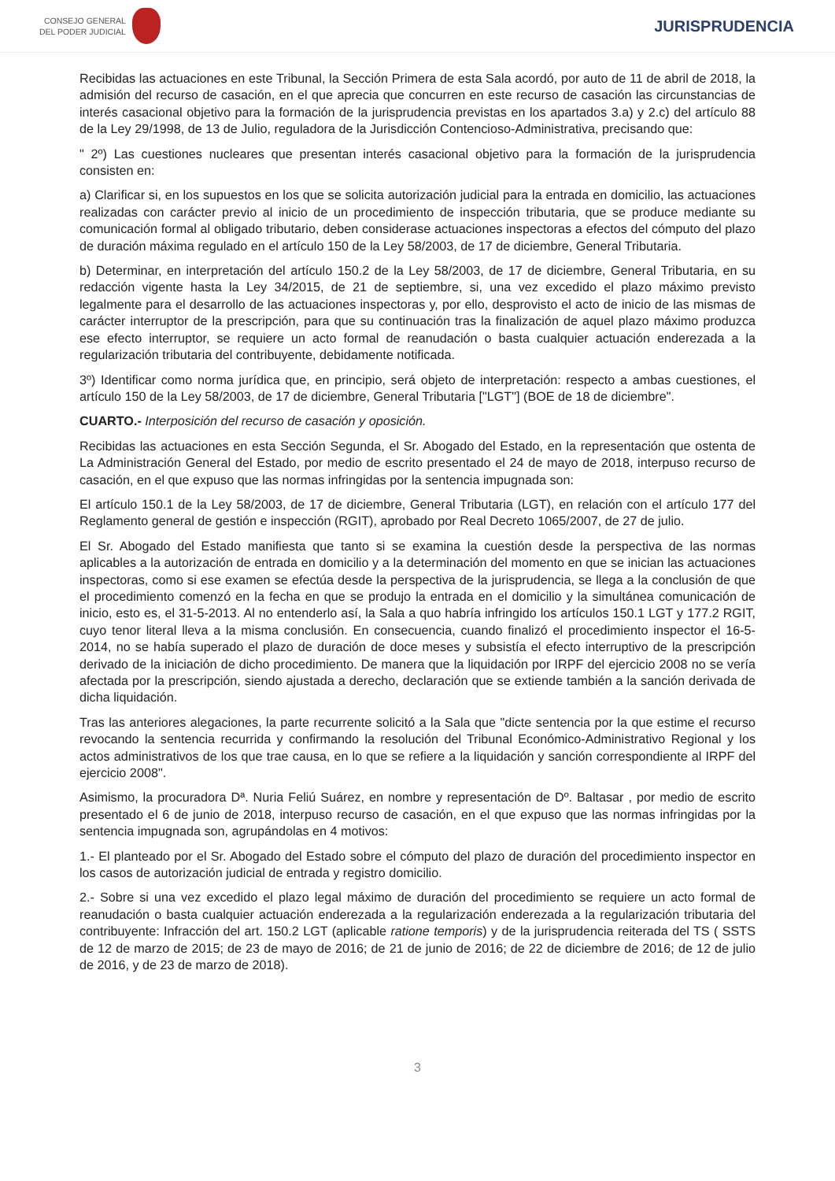CONSEJO GENERAL
DEL PODER JUDICIAL
JURISPRUDENCIA
Recibidas las actuaciones en este Tribunal, la Sección Primera de esta Sala acordó, por auto de 11 de abril de 2018, la admisión del recurso de casación, en el que aprecia que concurren en este recurso de casación las circunstancias de interés casacional objetivo para la formación de la jurisprudencia previstas en los apartados 3.a) y 2.c) del artículo 88 de la Ley 29/1998, de 13 de Julio, reguladora de la Jurisdicción Contencioso-Administrativa, precisando que:
" 2º) Las cuestiones nucleares que presentan interés casacional objetivo para la formación de la jurisprudencia consisten en:
a) Clarificar si, en los supuestos en los que se solicita autorización judicial para la entrada en domicilio, las actuaciones realizadas con carácter previo al inicio de un procedimiento de inspección tributaria, que se produce mediante su comunicación formal al obligado tributario, deben considerase actuaciones inspectoras a efectos del cómputo del plazo de duración máxima regulado en el artículo 150 de la Ley 58/2003, de 17 de diciembre, General Tributaria.
b) Determinar, en interpretación del artículo 150.2 de la Ley 58/2003, de 17 de diciembre, General Tributaria, en su redacción vigente hasta la Ley 34/2015, de 21 de septiembre, si, una vez excedido el plazo máximo previsto legalmente para el desarrollo de las actuaciones inspectoras y, por ello, desprovisto el acto de inicio de las mismas de carácter interruptor de la prescripción, para que su continuación tras la finalización de aquel plazo máximo produzca ese efecto interruptor, se requiere un acto formal de reanudación o basta cualquier actuación enderezada a la regularización tributaria del contribuyente, debidamente notificada.
3º) Identificar como norma jurídica que, en principio, será objeto de interpretación: respecto a ambas cuestiones, el artículo 150 de la Ley 58/2003, de 17 de diciembre, General Tributaria ["LGT"] (BOE de 18 de diciembre".
CUARTO.- Interposición del recurso de casación y oposición.
Recibidas las actuaciones en esta Sección Segunda, el Sr. Abogado del Estado, en la representación que ostenta de La Administración General del Estado, por medio de escrito presentado el 24 de mayo de 2018, interpuso recurso de casación, en el que expuso que las normas infringidas por la sentencia impugnada son:
El artículo 150.1 de la Ley 58/2003, de 17 de diciembre, General Tributaria (LGT), en relación con el artículo 177 del Reglamento general de gestión e inspección (RGIT), aprobado por Real Decreto 1065/2007, de 27 de julio.
El Sr. Abogado del Estado manifiesta que tanto si se examina la cuestión desde la perspectiva de las normas aplicables a la autorización de entrada en domicilio y a la determinación del momento en que se inician las actuaciones inspectoras, como si ese examen se efectúa desde la perspectiva de la jurisprudencia, se llega a la conclusión de que el procedimiento comenzó en la fecha en que se produjo la entrada en el domicilio y la simultánea comunicación de inicio, esto es, el 31-5-2013. Al no entenderlo así, la Sala a quo habría infringido los artículos 150.1 LGT y 177.2 RGIT, cuyo tenor literal lleva a la misma conclusión. En consecuencia, cuando finalizó el procedimiento inspector el 16-5-2014, no se había superado el plazo de duración de doce meses y subsistía el efecto interruptivo de la prescripción derivado de la iniciación de dicho procedimiento. De manera que la liquidación por IRPF del ejercicio 2008 no se vería afectada por la prescripción, siendo ajustada a derecho, declaración que se extiende también a la sanción derivada de dicha liquidación.
Tras las anteriores alegaciones, la parte recurrente solicitó a la Sala que "dicte sentencia por la que estime el recurso revocando la sentencia recurrida y confirmando la resolución del Tribunal Económico-Administrativo Regional y los actos administrativos de los que trae causa, en lo que se refiere a la liquidación y sanción correspondiente al IRPF del ejercicio 2008".
Asimismo, la procuradora Dª. Nuria Feliú Suárez, en nombre y representación de Dº. Baltasar , por medio de escrito presentado el 6 de junio de 2018, interpuso recurso de casación, en el que expuso que las normas infringidas por la sentencia impugnada son, agrupándolas en 4 motivos:
1.- El planteado por el Sr. Abogado del Estado sobre el cómputo del plazo de duración del procedimiento inspector en los casos de autorización judicial de entrada y registro domicilio.
2.- Sobre si una vez excedido el plazo legal máximo de duración del procedimiento se requiere un acto formal de reanudación o basta cualquier actuación enderezada a la regularización enderezada a la regularización tributaria del contribuyente: Infracción del art. 150.2 LGT (aplicable ratione temporis) y de la jurisprudencia reiterada del TS ( SSTS de 12 de marzo de 2015; de 23 de mayo de 2016; de 21 de junio de 2016; de 22 de diciembre de 2016; de 12 de julio de 2016, y de 23 de marzo de 2018).
3